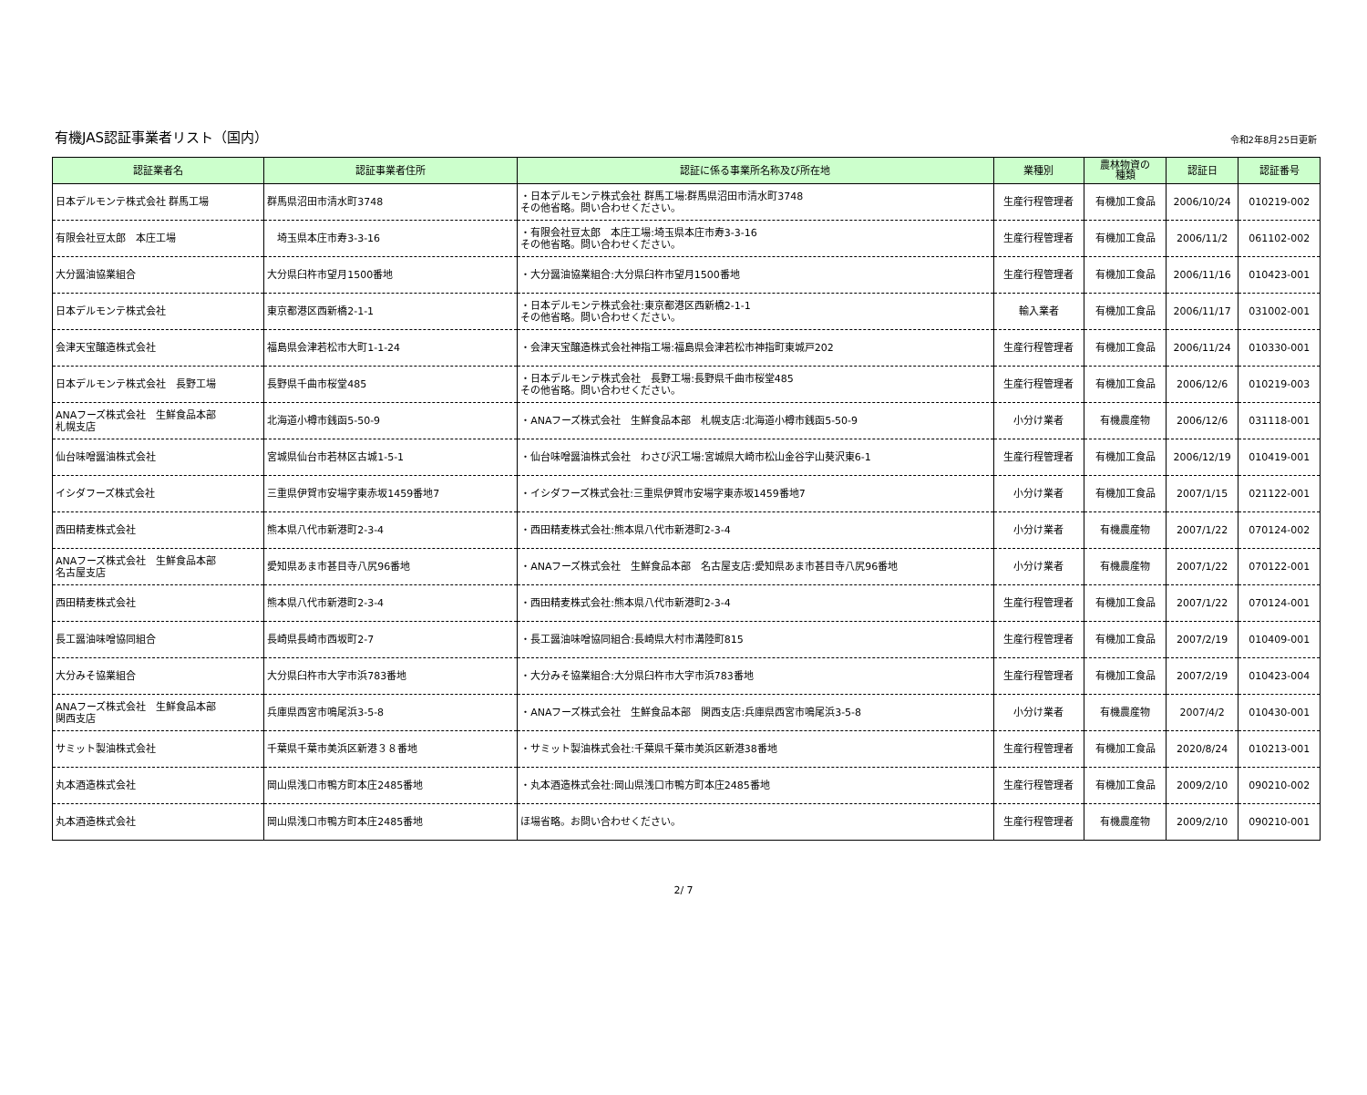有機JAS認証事業者リスト（国内）
令和2年8月25日更新
| 認証業者名 | 認証事業者住所 | 認証に係る事業所名称及び所在地 | 業種別 | 農林物資の 種類 | 認証日 | 認証番号 |
| --- | --- | --- | --- | --- | --- | --- |
| 日本デルモンテ株式会社 群馬工場 | 群馬県沼田市清水町3748 | ・日本デルモンテ株式会社 群馬工場:群馬県沼田市清水町3748 その他省略。問い合わせください。 | 生産行程管理者 | 有機加工食品 | 2006/10/24 | 010219-002 |
| 有限会社豆太郎 本庄工場 | 埼玉県本庄市寿3-3-16 | ・有限会社豆太郎 本庄工場:埼玉県本庄市寿3-3-16 その他省略。問い合わせください。 | 生産行程管理者 | 有機加工食品 | 2006/11/2 | 061102-002 |
| 大分醤油協業組合 | 大分県臼杵市望月1500番地 | ・大分醤油協業組合:大分県臼杵市望月1500番地 | 生産行程管理者 | 有機加工食品 | 2006/11/16 | 010423-001 |
| 日本デルモンテ株式会社 | 東京都港区西新橋2-1-1 | ・日本デルモンテ株式会社:東京都港区西新橋2-1-1 その他省略。問い合わせください。 | 輸入業者 | 有機加工食品 | 2006/11/17 | 031002-001 |
| 会津天宝醸造株式会社 | 福島県会津若松市大町1-1-24 | ・会津天宝醸造株式会社神指工場:福島県会津若松市神指町東城戸202 | 生産行程管理者 | 有機加工食品 | 2006/11/24 | 010330-001 |
| 日本デルモンテ株式会社 長野工場 | 長野県千曲市桜堂485 | ・日本デルモンテ株式会社 長野工場:長野県千曲市桜堂485 その他省略。問い合わせください。 | 生産行程管理者 | 有機加工食品 | 2006/12/6 | 010219-003 |
| ANAフーズ株式会社 生鮮食品本部 札幌支店 | 北海道小樽市銭函5-50-9 | ・ANAフーズ株式会社 生鮮食品本部 札幌支店:北海道小樽市銭函5-50-9 | 小分け業者 | 有機農産物 | 2006/12/6 | 031118-001 |
| 仙台味噌醤油株式会社 | 宮城県仙台市若林区古城1-5-1 | ・仙台味噌醤油株式会社 わさび沢工場:宮城県大崎市松山金谷字山葵沢東6-1 | 生産行程管理者 | 有機加工食品 | 2006/12/19 | 010419-001 |
| イシダフーズ株式会社 | 三重県伊賀市安場字東赤坂1459番地7 | ・イシダフーズ株式会社:三重県伊賀市安場字東赤坂1459番地7 | 小分け業者 | 有機加工食品 | 2007/1/15 | 021122-001 |
| 西田精麦株式会社 | 熊本県八代市新港町2-3-4 | ・西田精麦株式会社:熊本県八代市新港町2-3-4 | 小分け業者 | 有機農産物 | 2007/1/22 | 070124-002 |
| ANAフーズ株式会社 生鮮食品本部 名古屋支店 | 愛知県あま市甚目寺八尻96番地 | ・ANAフーズ株式会社 生鮮食品本部 名古屋支店:愛知県あま市甚目寺八尻96番地 | 小分け業者 | 有機農産物 | 2007/1/22 | 070122-001 |
| 西田精麦株式会社 | 熊本県八代市新港町2-3-4 | ・西田精麦株式会社:熊本県八代市新港町2-3-4 | 生産行程管理者 | 有機加工食品 | 2007/1/22 | 070124-001 |
| 長工醤油味噌協同組合 | 長崎県長崎市西坂町2-7 | ・長工醤油味噌協同組合:長崎県大村市溝陸町815 | 生産行程管理者 | 有機加工食品 | 2007/2/19 | 010409-001 |
| 大分みそ協業組合 | 大分県臼杵市大字市浜783番地 | ・大分みそ協業組合:大分県臼杵市大字市浜783番地 | 生産行程管理者 | 有機加工食品 | 2007/2/19 | 010423-004 |
| ANAフーズ株式会社 生鮮食品本部 関西支店 | 兵庫県西宮市鳴尾浜3-5-8 | ・ANAフーズ株式会社 生鮮食品本部 関西支店:兵庫県西宮市鳴尾浜3-5-8 | 小分け業者 | 有機農産物 | 2007/4/2 | 010430-001 |
| サミット製油株式会社 | 千葉県千葉市美浜区新港３８番地 | ・サミット製油株式会社:千葉県千葉市美浜区新港38番地 | 生産行程管理者 | 有機加工食品 | 2020/8/24 | 010213-001 |
| 丸本酒造株式会社 | 岡山県浅口市鴨方町本庄2485番地 | ・丸本酒造株式会社:岡山県浅口市鴨方町本庄2485番地 | 生産行程管理者 | 有機加工食品 | 2009/2/10 | 090210-002 |
| 丸本酒造株式会社 | 岡山県浅口市鴨方町本庄2485番地 | ほ場省略。お問い合わせください。 | 生産行程管理者 | 有機農産物 | 2009/2/10 | 090210-001 |
2/ 7